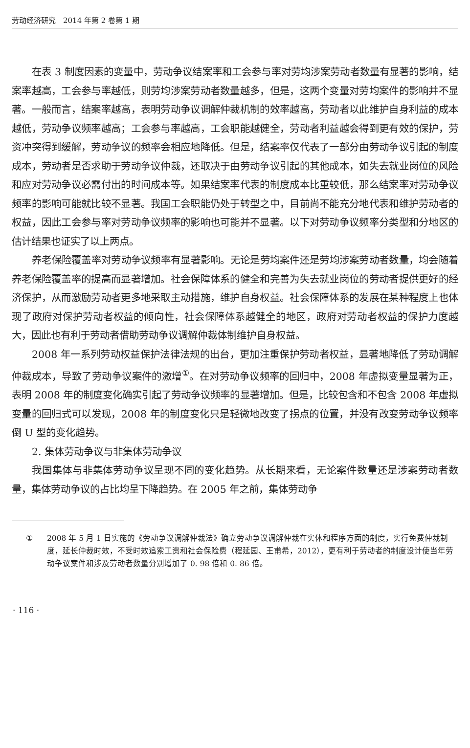劳动经济研究　2014 年第 2 卷第 1 期
在表 3 制度因素的变量中，劳动争议结案率和工会参与率对劳均涉案劳动者数量有显著的影响，结案率越高，工会参与率越低，则劳均涉案劳动者数量越多，但是，这两个变量对劳均案件的影响并不显著。一般而言，结案率越高，表明劳动争议调解仲裁机制的效率越高，劳动者以此维护自身利益的成本越低，劳动争议频率越高；工会参与率越高，工会职能越健全，劳动者利益越会得到更有效的保护，劳资冲突得到缓解，劳动争议的频率会相应地降低。但是，结案率仅代表了一部分由劳动争议引起的制度成本，劳动者是否求助于劳动争议仲裁，还取决于由劳动争议引起的其他成本，如失去就业岗位的风险和应对劳动争议必需付出的时间成本等。如果结案率代表的制度成本比重较低，那么结案率对劳动争议频率的影响可能就比较不显著。我国工会职能仍处于转型之中，目前尚不能充分地代表和维护劳动者的权益，因此工会参与率对劳动争议频率的影响也可能并不显著。以下对劳动争议频率分类型和分地区的估计结果也证实了以上两点。
养老保险覆盖率对劳动争议频率有显著影响。无论是劳均案件还是劳均涉案劳动者数量，均会随着养老保险覆盖率的提高而显著增加。社会保障体系的健全和完善为失去就业岗位的劳动者提供更好的经济保护，从而激励劳动者更多地采取主动措施，维护自身权益。社会保障体系的发展在某种程度上也体现了政府对保护劳动者权益的倾向性，社会保障体系越健全的地区，政府对劳动者权益的保护力度越大，因此也有利于劳动者借助劳动争议调解仲裁体制维护自身权益。
2008 年一系列劳动权益保护法律法规的出台，更加注重保护劳动者权益，显著地降低了劳动调解仲裁成本，导致了劳动争议案件的激增<sup>①</sup>。在对劳动争议频率的回归中，2008 年虚拟变量显著为正，表明 2008 年的制度变化确实引起了劳动争议频率的显著增加。但是，比较包含和不包含 2008 年虚拟变量的回归式可以发现，2008 年的制度变化只是轻微地改变了拐点的位置，并没有改变劳动争议频率倒 U 型的变化趋势。
2. 集体劳动争议与非集体劳动争议
我国集体与非集体劳动争议呈现不同的变化趋势。从长期来看，无论案件数量还是涉案劳动者数量，集体劳动争议的占比均呈下降趋势。在 2005 年之前，集体劳动争
① 2008 年 5 月 1 日实施的《劳动争议调解仲裁法》确立劳动争议调解仲裁在实体和程序方面的制度，实行免费仲裁制度，延长仲裁时效，不受时效追索工资和社会保险费（程延园、王甫希，2012），更有利于劳动者的制度设计使当年劳动争议案件和涉及劳动者数量分别增加了 0. 98 倍和 0. 86 倍。
· 116 ·